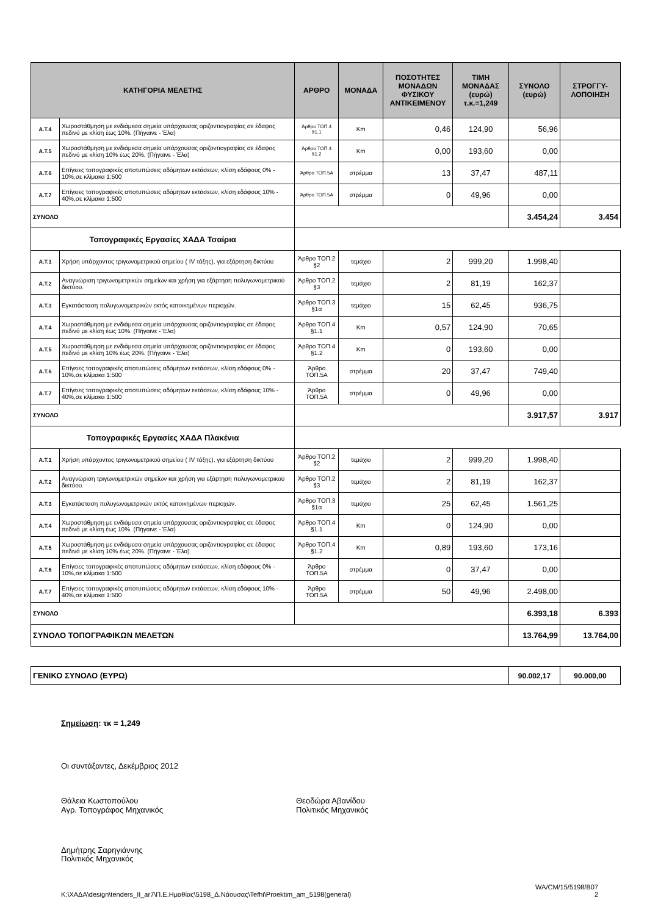| ΚΑΤΗΓΟΡΙΑ ΜΕΛΕΤΗΣ | | ΑΡΘΡΟ | ΜΟΝΑΔΑ | ΠΟΣΟΤΗΤΕΣ ΜΟΝΑΔΩΝ ΦΥΣΙΚΟΥ ΑΝΤΙΚΕΙΜΕΝΟΥ | ΤΙΜΗ ΜΟΝΑΔΑΣ (ευρώ) τ.κ.=1,249 | ΣΥΝΟΛΟ (ευρώ) | ΣΤΡΟΓΓΥ-ΛΟΠΟΙΗΣΗ |
| --- | --- | --- | --- | --- | --- | --- | --- |
| Α.Τ.4 | Χωροστάθμηση με ενδιάμεσα σημεία υπάρχουσας οριζοντιογραφίας σε έδαφος πεδινό με κλίση έως 10%. (Πήγαινε - Έλα) | Άρθρο ΤΟΠ.4 §1.1 | Km | 0,46 | 124,90 | 56,96 | |
| Α.Τ.5 | Χωροστάθμηση με ενδιάμεσα σημεία υπάρχουσας οριζοντιογραφίας σε έδαφος πεδινό με κλίση 10% έως 20%. (Πήγαινε - Έλα) | Άρθρο ΤΟΠ.4 §1.2 | Km | 0,00 | 193,60 | 0,00 | |
| Α.Τ.6 | Επίγειες τοπογραφικές αποτυπώσεις αδόμητων εκτάσεων, κλίση εδάφους 0% - 10%,σε κλίμακα 1:500 | Άρθρο ΤΟΠ.5Α | στρέμμα | 13 | 37,47 | 487,11 | |
| Α.Τ.7 | Επίγειες τοπογραφικές αποτυπώσεις αδόμητων εκτάσεων, κλίση εδάφους 10% - 40%,σε κλίμακα 1:500 | Άρθρο ΤΟΠ.5Α | στρέμμα | 0 | 49,96 | 0,00 | |
| ΣΥΝΟΛΟ | | | | | | 3.454,24 | 3.454 |
| Τοπογραφικές Εργασίες ΧΑΔΑ Τσαίρια | | | | | | | |
| Α.Τ.1 | Χρήση υπάρχοντος τριγωνομετρικού σημείου ( IV τάξης), για εξάρτηση δικτύου | Άρθρο ΤΟΠ.2 §2 | τεμάχιο | 2 | 999,20 | 1.998,40 | |
| Α.Τ.2 | Αναγνώριση τριγωνομετρικών σημείων και χρήση για εξάρτηση πολυγωνομετρικού δικτύου. | Άρθρο ΤΟΠ.2 §3 | τεμάχιο | 2 | 81,19 | 162,37 | |
| Α.Τ.3 | Εγκατάσταση πολυγωνομετρικών εκτός κατοικημένων περιοχών. | Άρθρο ΤΟΠ.3 §1α | τεμάχιο | 15 | 62,45 | 936,75 | |
| Α.Τ.4 | Χωροστάθμηση με ενδιάμεσα σημεία υπάρχουσας οριζοντιογραφίας σε έδαφος πεδινό με κλίση έως 10%. (Πήγαινε - Έλα) | Άρθρο ΤΟΠ.4 §1.1 | Km | 0,57 | 124,90 | 70,65 | |
| Α.Τ.5 | Χωροστάθμηση με ενδιάμεσα σημεία υπάρχουσας οριζοντιογραφίας σε έδαφος πεδινό με κλίση 10% έως 20%. (Πήγαινε - Έλα) | Άρθρο ΤΟΠ.4 §1.2 | Km | 0 | 193,60 | 0,00 | |
| Α.Τ.6 | Επίγειες τοπογραφικές αποτυπώσεις αδόμητων εκτάσεων, κλίση εδάφους 0% - 10%,σε κλίμακα 1:500 | Άρθρο ΤΟΠ.5Α | στρέμμα | 20 | 37,47 | 749,40 | |
| Α.Τ.7 | Επίγειες τοπογραφικές αποτυπώσεις αδόμητων εκτάσεων, κλίση εδάφους 10% - 40%,σε κλίμακα 1:500 | Άρθρο ΤΟΠ.5Α | στρέμμα | 0 | 49,96 | 0,00 | |
| ΣΥΝΟΛΟ | | | | | | 3.917,57 | 3.917 |
| Τοπογραφικές Εργασίες ΧΑΔΑ Πλακένια | | | | | | | |
| Α.Τ.1 | Χρήση υπάρχοντος τριγωνομετρικού σημείου ( IV τάξης), για εξάρτηση δικτύου | Άρθρο ΤΟΠ.2 §2 | τεμάχιο | 2 | 999,20 | 1.998,40 | |
| Α.Τ.2 | Αναγνώριση τριγωνομετρικών σημείων και χρήση για εξάρτηση πολυγωνομετρικού δικτύου. | Άρθρο ΤΟΠ.2 §3 | τεμάχιο | 2 | 81,19 | 162,37 | |
| Α.Τ.3 | Εγκατάσταση πολυγωνομετρικών εκτός κατοικημένων περιοχών. | Άρθρο ΤΟΠ.3 §1α | τεμάχιο | 25 | 62,45 | 1.561,25 | |
| Α.Τ.4 | Χωροστάθμηση με ενδιάμεσα σημεία υπάρχουσας οριζοντιογραφίας σε έδαφος πεδινό με κλίση έως 10%. (Πήγαινε - Έλα) | Άρθρο ΤΟΠ.4 §1.1 | Km | 0 | 124,90 | 0,00 | |
| Α.Τ.5 | Χωροστάθμηση με ενδιάμεσα σημεία υπάρχουσας οριζοντιογραφίας σε έδαφος πεδινό με κλίση 10% έως 20%. (Πήγαινε - Έλα) | Άρθρο ΤΟΠ.4 §1.2 | Km | 0,89 | 193,60 | 173,16 | |
| Α.Τ.6 | Επίγειες τοπογραφικές αποτυπώσεις αδόμητων εκτάσεων, κλίση εδάφους 0% - 10%,σε κλίμακα 1:500 | Άρθρο ΤΟΠ.5Α | στρέμμα | 0 | 37,47 | 0,00 | |
| Α.Τ.7 | Επίγειες τοπογραφικές αποτυπώσεις αδόμητων εκτάσεων, κλίση εδάφους 10% - 40%,σε κλίμακα 1:500 | Άρθρο ΤΟΠ.5Α | στρέμμα | 50 | 49,96 | 2.498,00 | |
| ΣΥΝΟΛΟ | | | | | | 6.393,18 | 6.393 |
| ΣΥΝΟΛΟ ΤΟΠΟΓΡΑΦΙΚΩΝ ΜΕΛΕΤΩΝ | | | | | | 13.764,99 | 13.764,00 |
| ΓΕΝΙΚΟ ΣΥΝΟΛΟ (ΕΥΡΩ) | 90.002,17 | 90.000,00 |
Σημείωση: τκ = 1,249
Οι συντάξαντες, Δεκέμβριος 2012
Θάλεια Κωστοπούλου
Αγρ. Τοπογράφος Μηχανικός
Θεοδώρα Αβανίδου
Πολιτικός Μηχανικός
Δημήτρης Σαρηγιάννης
Πολιτικός Μηχανικός
K:\ΧΑΔΑ\design\tenders_II_ar7\Π.Ε.Ημαθίας\5198_Δ.Νάουσας\Tefhi\Proektim_am_5198(general) WA/CM/15/5198/B07
2